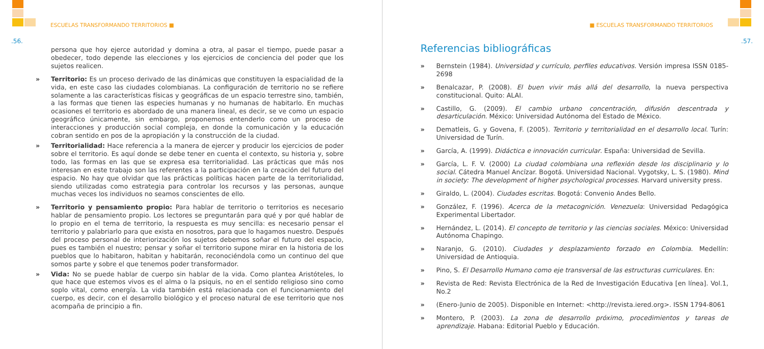ESCUELAS TRANSFORMANDO TERRITORIOS ■
.56.
persona que hoy ejerce autoridad y domina a otra, al pasar el tiempo, puede pasar a obedecer, todo depende las elecciones y los ejercicios de conciencia del poder que los sujetos realicen.
» Territorio: Es un proceso derivado de las dinámicas que constituyen la espacialidad de la vida, en este caso las ciudades colombianas. La configuración de territorio no se refiere solamente a las características físicas y geográficas de un espacio terrestre sino, también, a las formas que tienen las especies humanas y no humanas de habitarlo. En muchas ocasiones el territorio es abordado de una manera lineal, es decir, se ve como un espacio geográfico únicamente, sin embargo, proponemos entenderlo como un proceso de interacciones y producción social compleja, en donde la comunicación y la educación cobran sentido en pos de la apropiación y la construcción de la ciudad.
» Territorialidad: Hace referencia a la manera de ejercer y producir los ejercicios de poder sobre el territorio. Es aquí donde se debe tener en cuenta el contexto, su historia y, sobre todo, las formas en las que se expresa esa territorialidad. Las prácticas que más nos interesan en este trabajo son las referentes a la participación en la creación del futuro del espacio. No hay que olvidar que las prácticas políticas hacen parte de la territorialidad, siendo utilizadas como estrategia para controlar los recursos y las personas, aunque muchas veces los individuos no seamos conscientes de ello.
» Territorio y pensamiento propio: Para hablar de territorio o territorios es necesario hablar de pensamiento propio. Los lectores se preguntarán para qué y por qué hablar de lo propio en el tema de territorio, la respuesta es muy sencilla: es necesario pensar el territorio y palabriarlo para que exista en nosotros, para que lo hagamos nuestro. Después del proceso personal de interiorización los sujetos debemos soñar el futuro del espacio, pues es también el nuestro; pensar y soñar el territorio supone mirar en la historia de los pueblos que lo habitaron, habitan y habitarán, reconociéndola como un continuo del que somos parte y sobre el que tenemos poder transformador.
» Vida: No se puede hablar de cuerpo sin hablar de la vida. Como plantea Aristóteles, lo que hace que estemos vivos es el alma o la psiquis, no en el sentido religioso sino como soplo vital, como energía. La vida también está relacionada con el funcionamiento del cuerpo, es decir, con el desarrollo biológico y el proceso natural de ese territorio que nos acompaña de principio a fin.
■ ESCUELAS TRANSFORMANDO TERRITORIOS
.57.
Referencias bibliográficas
» Bernstein (1984). Universidad y currículo, perfiles educativos. Versión impresa ISSN 0185-2698
» Benalcazar, P. (2008). El buen vivir más allá del desarrollo, la nueva perspectiva constitucional. Quito: ALAI.
» Castillo, G. (2009). El cambio urbano concentración, difusión descentrada y desarticulación. México: Universidad Autónoma del Estado de México.
» Dematleis, G. y Govena, F. (2005). Territorio y territorialidad en el desarrollo local. Turín: Universidad de Turín.
» García, A. (1999). Didáctica e innovación curricular. España: Universidad de Sevilla.
» García, L. F. V. (2000) La ciudad colombiana una reflexión desde los disciplinario y lo social. Cátedra Manuel Ancízar. Bogotá. Universidad Nacional. Vygotsky, L. S. (1980). Mind in society: The development of higher psychological processes. Harvard university press.
» Giraldo, L. (2004). Ciudades escritas. Bogotá: Convenio Andes Bello.
» González, F. (1996). Acerca de la metacognición. Venezuela: Universidad Pedagógica Experimental Libertador.
» Hernández, L. (2014). El concepto de territorio y las ciencias sociales. México: Universidad Autónoma Chapingo.
» Naranjo, G. (2010). Ciudades y desplazamiento forzado en Colombia. Medellín: Universidad de Antioquia.
» Pino, S. El Desarrollo Humano como eje transversal de las estructuras curriculares. En:
» Revista de Red: Revista Electrónica de la Red de Investigación Educativa [en línea]. Vol.1, No.2
» (Enero-Junio de 2005). Disponible en Internet: <http://revista.iered.org>. ISSN 1794-8061
» Montero, P. (2003). La zona de desarrollo próximo, procedimientos y tareas de aprendizaje. Habana: Editorial Pueblo y Educación.